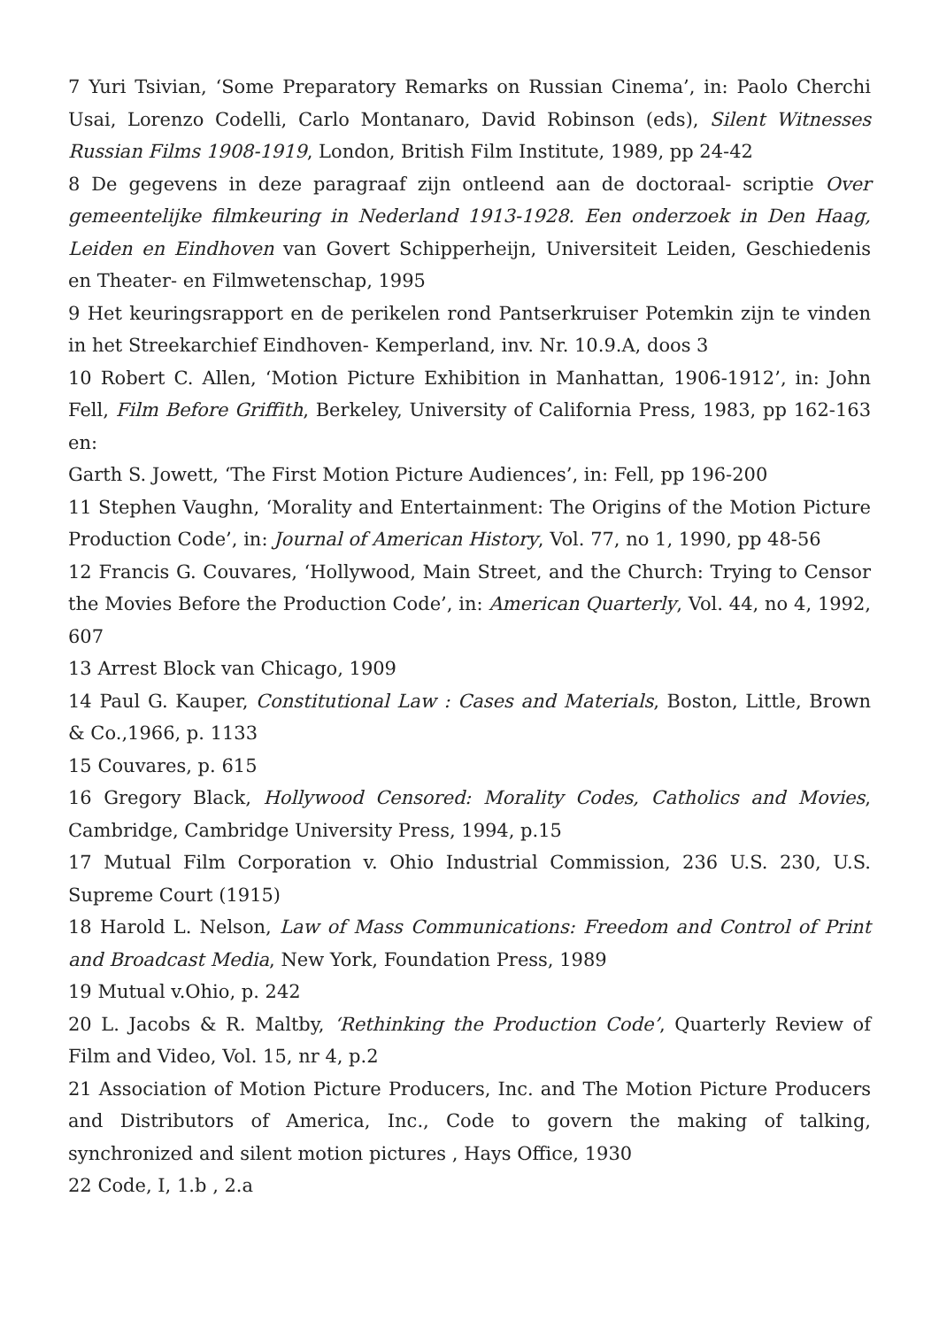7 Yuri Tsivian, ‘Some Preparatory Remarks on Russian Cinema’, in: Paolo Cherchi Usai, Lorenzo Codelli, Carlo Montanaro, David Robinson (eds), Silent Witnesses Russian Films 1908-1919, London, British Film Institute, 1989, pp 24-42
8 De gegevens in deze paragraaf zijn ontleend aan de doctoraal- scriptie Over gemeentelijke filmkeuring in Nederland 1913-1928. Een onderzoek in Den Haag, Leiden en Eindhoven van Govert Schipperheijn, Universiteit Leiden, Geschiedenis en Theater- en Filmwetenschap, 1995
9 Het keuringsrapport en de perikelen rond Pantserkruiser Potemkin zijn te vinden in het Streekarchief Eindhoven- Kemperland, inv. Nr. 10.9.A, doos 3
10 Robert C. Allen, ‘Motion Picture Exhibition in Manhattan, 1906-1912’, in: John Fell, Film Before Griffith, Berkeley, University of California Press, 1983, pp 162-163 en:
Garth S. Jowett, ‘The First Motion Picture Audiences’, in: Fell, pp 196-200
11 Stephen Vaughn, ‘Morality and Entertainment: The Origins of the Motion Picture Production Code’, in: Journal of American History, Vol. 77, no 1, 1990, pp 48-56
12 Francis G. Couvares, ‘Hollywood, Main Street, and the Church: Trying to Censor the Movies Before the Production Code’, in: American Quarterly, Vol. 44, no 4, 1992, 607
13 Arrest Block van Chicago, 1909
14 Paul G. Kauper, Constitutional Law : Cases and Materials, Boston, Little, Brown & Co.,1966, p. 1133
15 Couvares, p. 615
16 Gregory Black, Hollywood Censored: Morality Codes, Catholics and Movies, Cambridge, Cambridge University Press, 1994, p.15
17 Mutual Film Corporation v. Ohio Industrial Commission, 236 U.S. 230, U.S. Supreme Court (1915)
18 Harold L. Nelson, Law of Mass Communications: Freedom and Control of Print and Broadcast Media, New York, Foundation Press, 1989
19 Mutual v.Ohio, p. 242
20 L. Jacobs & R. Maltby, ‘Rethinking the Production Code’, Quarterly Review of Film and Video, Vol. 15, nr 4, p.2
21 Association of Motion Picture Producers, Inc. and The Motion Picture Producers and Distributors of America, Inc., Code to govern the making of talking, synchronized and silent motion pictures , Hays Office, 1930
22 Code, I, 1.b , 2.a